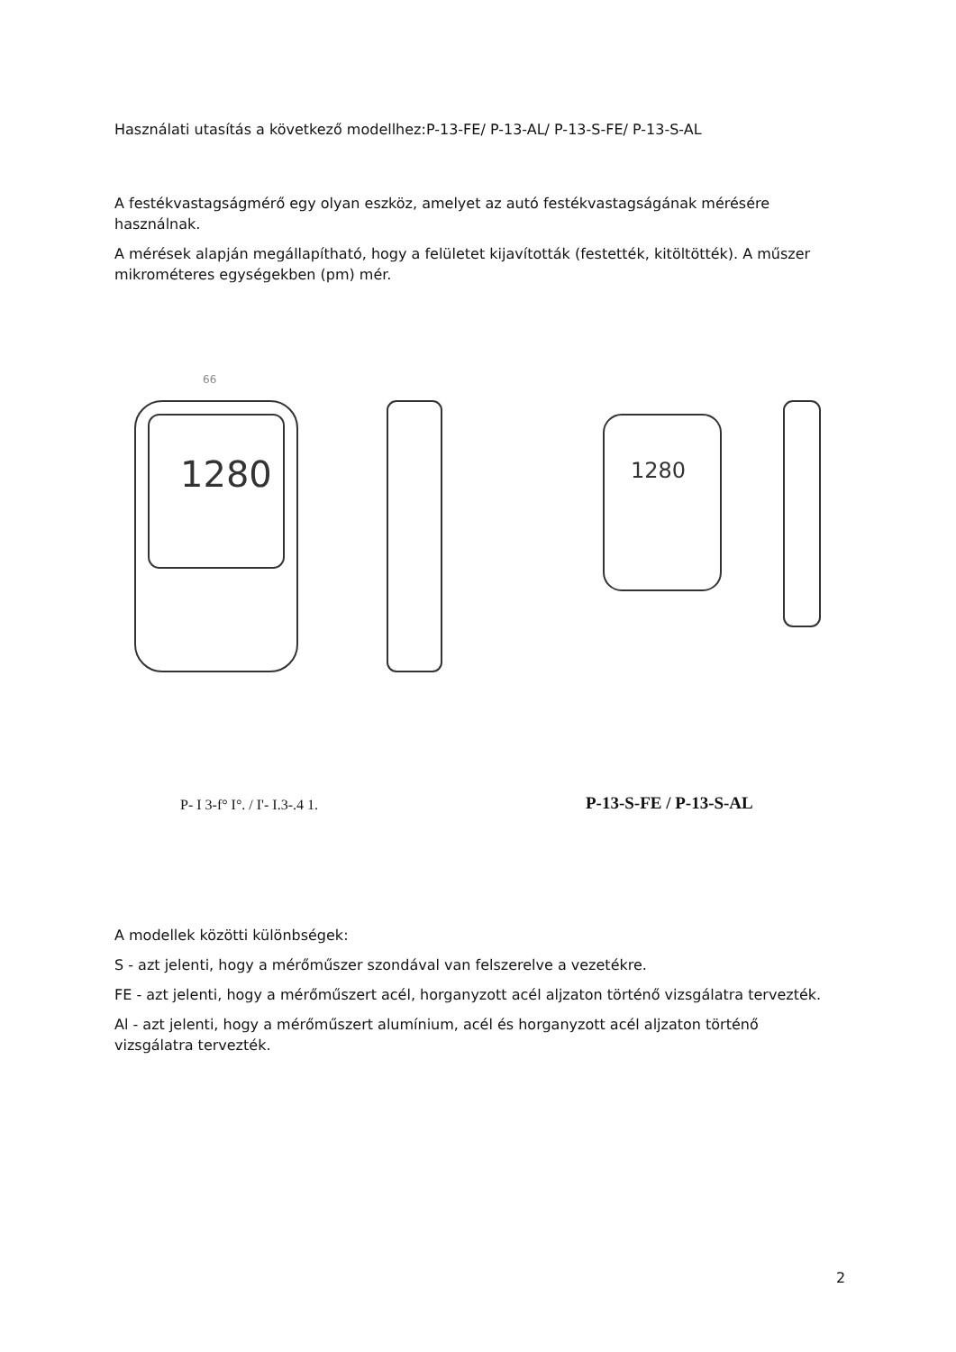Használati utasítás a következő modellhez:P-13-FE/ P-13-AL/ P-13-S-FE/ P-13-S-AL
A festékvastagságmérő egy olyan eszköz, amelyet az autó festékvastagságának mérésére használnak.
A mérések alapján megállapítható, hogy a felületet kijavították (festették, kitöltötték). A műszer mikrométeres egységekben (pm) mér.
66
1280
1280
P- I 3-f° I°. / I'- I.3-.4 1. P-13-S-FE / P-13-S-AL
A modellek közötti különbségek:
S - azt jelenti, hogy a mérőműszer szondával van felszerelve a vezetékre.
FE - azt jelenti, hogy a mérőműszert acél, horganyzott acél aljzaton történő vizsgálatra tervezték.
Al - azt jelenti, hogy a mérőműszert alumínium, acél és horganyzott acél aljzaton történő vizsgálatra tervezték.
2